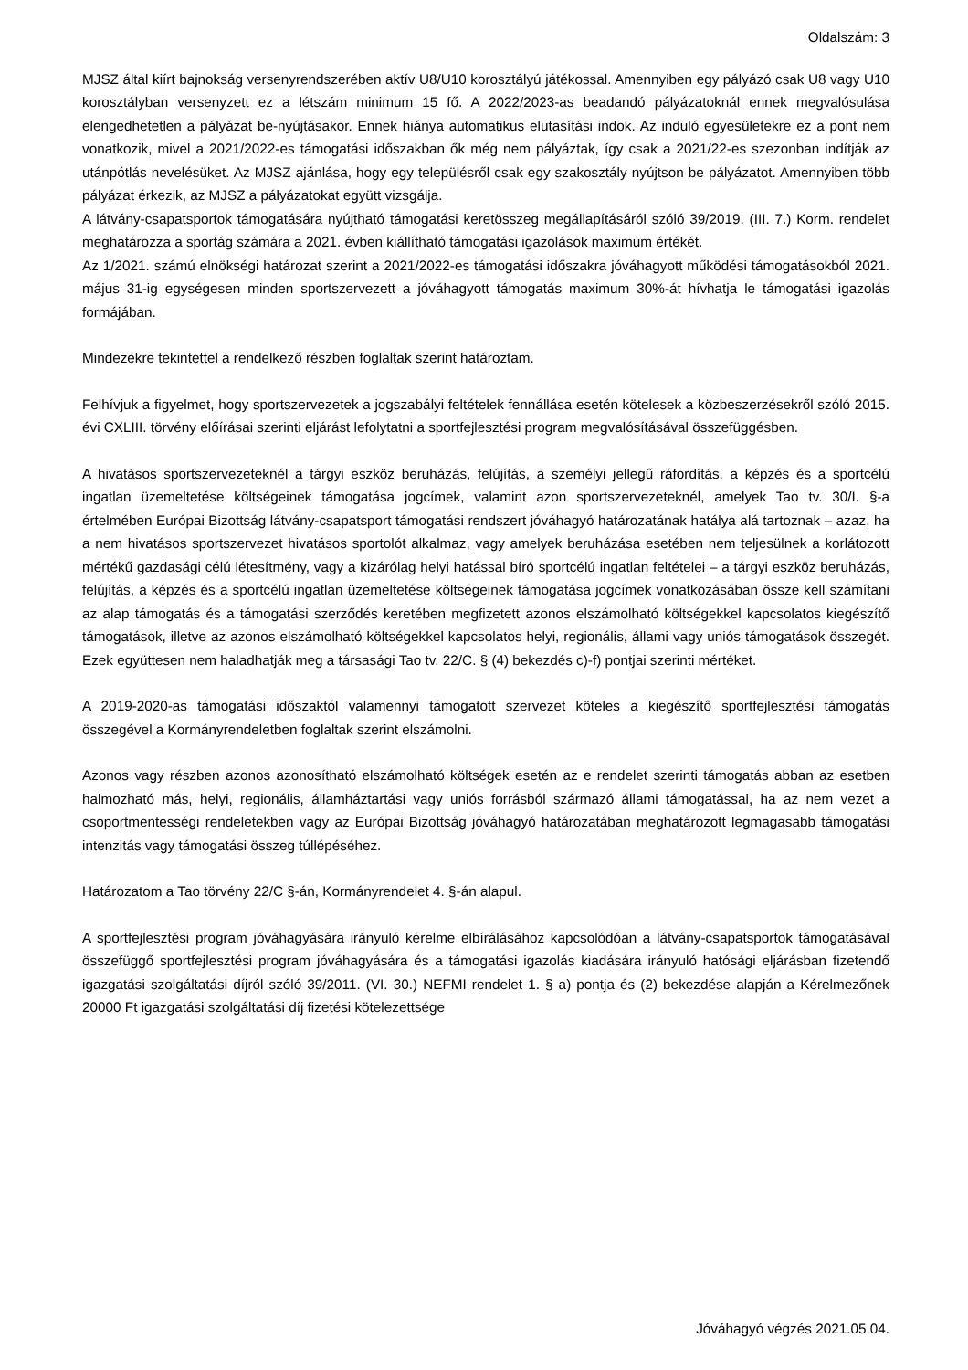Oldalszám: 3
MJSZ által kiírt bajnokság versenyrendszerében aktív U8/U10 korosztályú játékossal. Amennyiben egy pályázó csak U8 vagy U10 korosztályban versenyzett ez a létszám minimum 15 fő. A 2022/2023-as beadandó pályázatoknál ennek megvalósulása elengedhetetlen a pályázat be-nyújtásakor. Ennek hiánya automatikus elutasítási indok. Az induló egyesületekre ez a pont nem vonatkozik, mivel a 2021/2022-es támogatási időszakban ők még nem pályáztak, így csak a 2021/22-es szezonban indítják az utánpótlás nevelésüket. Az MJSZ ajánlása, hogy egy településről csak egy szakosztály nyújtson be pályázatot. Amennyiben több pályázat érkezik, az MJSZ a pályázatokat együtt vizsgálja.
A látvány-csapatsportok támogatására nyújtható támogatási keretösszeg megállapításáról szóló 39/2019. (III. 7.) Korm. rendelet meghatározza a sportág számára a 2021. évben kiállítható támogatási igazolások maximum értékét.
Az 1/2021. számú elnökségi határozat szerint a 2021/2022-es támogatási időszakra jóváhagyott működési támogatásokból 2021. május 31-ig egységesen minden sportszervezett a jóváhagyott támogatás maximum 30%-át hívhatja le támogatási igazolás formájában.
Mindezekre tekintettel a rendelkező részben foglaltak szerint határoztam.
Felhívjuk a figyelmet, hogy sportszervezetek a jogszabályi feltételek fennállása esetén kötelesek a közbeszerzésekről szóló 2015. évi CXLIII. törvény előírásai szerinti eljárást lefolytatni a sportfejlesztési program megvalósításával összefüggésben.
A hivatásos sportszervezeteknél a tárgyi eszköz beruházás, felújítás, a személyi jellegű ráfordítás, a képzés és a sportcélú ingatlan üzemeltetése költségeinek támogatása jogcímek, valamint azon sportszervezeteknél, amelyek Tao tv. 30/I. §-a értelmében Európai Bizottság látvány-csapatsport támogatási rendszert jóváhagyó határozatának hatálya alá tartoznak – azaz, ha a nem hivatásos sportszervezet hivatásos sportolót alkalmaz, vagy amelyek beruházása esetében nem teljesülnek a korlátozott mértékű gazdasági célú létesítmény, vagy a kizárólag helyi hatással bíró sportcélú ingatlan feltételei – a tárgyi eszköz beruházás, felújítás, a képzés és a sportcélú ingatlan üzemeltetése költségeinek támogatása jogcímek vonatkozásában össze kell számítani az alap támogatás és a támogatási szerződés keretében megfizetett azonos elszámolható költségekkel kapcsolatos kiegészítő támogatások, illetve az azonos elszámolható költségekkel kapcsolatos helyi, regionális, állami vagy uniós támogatások összegét. Ezek együttesen nem haladhatják meg a társasági Tao tv. 22/C. § (4) bekezdés c)-f) pontjai szerinti mértéket.
A 2019-2020-as támogatási időszaktól valamennyi támogatott szervezet köteles a kiegészítő sportfejlesztési támogatás összegével a Kormányrendeletben foglaltak szerint elszámolni.
Azonos vagy részben azonos azonosítható elszámolható költségek esetén az e rendelet szerinti támogatás abban az esetben halmozható más, helyi, regionális, államháztartási vagy uniós forrásból származó állami támogatással, ha az nem vezet a csoportmentességi rendeletekben vagy az Európai Bizottság jóváhagyó határozatában meghatározott legmagasabb támogatási intenzitás vagy támogatási összeg túllépéséhez.
Határozatom a Tao törvény 22/C §-án, Kormányrendelet 4. §-án alapul.
A sportfejlesztési program jóváhagyására irányuló kérelme elbírálásához kapcsolódóan a látvány-csapatsportok támogatásával összefüggő sportfejlesztési program jóváhagyására és a támogatási igazolás kiadására irányuló hatósági eljárásban fizetendő igazgatási szolgáltatási díjról szóló 39/2011. (VI. 30.) NEFMI rendelet 1. § a) pontja és (2) bekezdése alapján a Kérelmezőnek 20000 Ft igazgatási szolgáltatási díj fizetési kötelezettsége
Jóváhagyó végzés 2021.05.04.